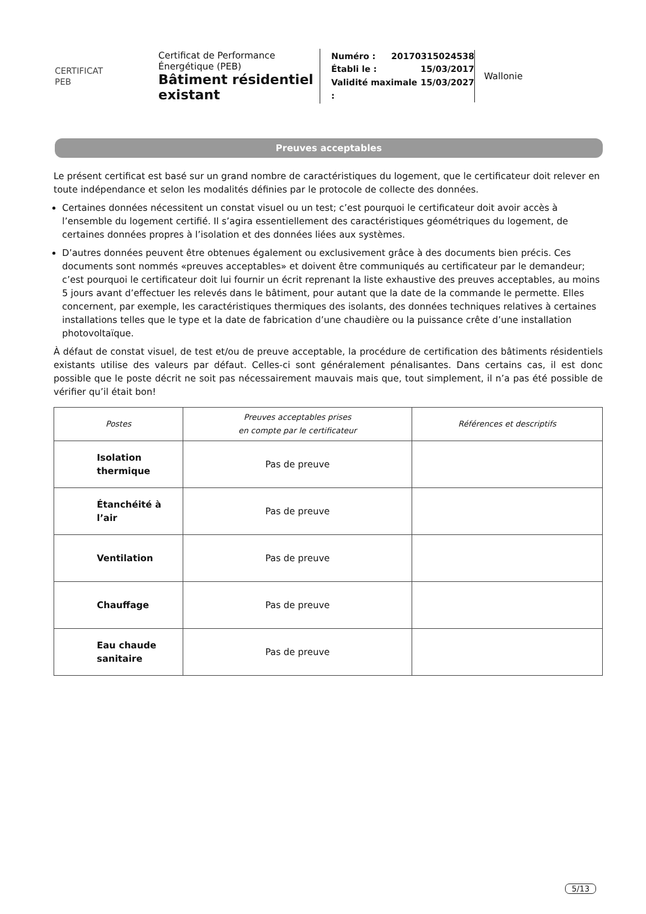CERTIFICAT
PEB
Certificat de Performance Énergétique (PEB)
Bâtiment résidentiel existant
Numéro : 20170315024538
Établi le : 15/03/2017
Validité maximale : 15/03/2027
Wallonie
Preuves acceptables
Le présent certificat est basé sur un grand nombre de caractéristiques du logement, que le certificateur doit relever en toute indépendance et selon les modalités définies par le protocole de collecte des données.
Certaines données nécessitent un constat visuel ou un test; c’est pourquoi le certificateur doit avoir accès à l’ensemble du logement certifié. Il s’agira essentiellement des caractéristiques géométriques du logement, de certaines données propres à l’isolation et des données liées aux systèmes.
D’autres données peuvent être obtenues également ou exclusivement grâce à des documents bien précis. Ces documents sont nommés «preuves acceptables» et doivent être communiqués au certificateur par le demandeur; c’est pourquoi le certificateur doit lui fournir un écrit reprenant la liste exhaustive des preuves acceptables, au moins 5 jours avant d’effectuer les relevés dans le bâtiment, pour autant que la date de la commande le permette. Elles concernent, par exemple, les caractéristiques thermiques des isolants, des données techniques relatives à certaines installations telles que le type et la date de fabrication d’une chaudière ou la puissance crête d’une installation photovoltaïque.
À défaut de constat visuel, de test et/ou de preuve acceptable, la procédure de certification des bâtiments résidentiels existants utilise des valeurs par défaut. Celles-ci sont généralement pénalisantes. Dans certains cas, il est donc possible que le poste décrit ne soit pas nécessairement mauvais mais que, tout simplement, il n’a pas été possible de vérifier qu’il était bon!
| Postes | Preuves acceptables prises en compte par le certificateur | Références et descriptifs |
| --- | --- | --- |
| Isolation thermique | Pas de preuve | |
| Étanchéité à l’air | Pas de preuve | |
| Ventilation | Pas de preuve | |
| Chauffage | Pas de preuve | |
| Eau chaude sanitaire | Pas de preuve | |
5/13